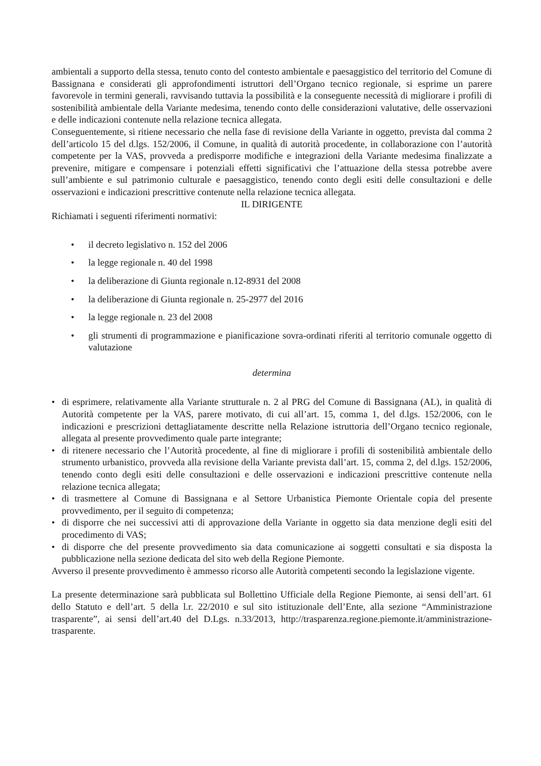ambientali a supporto della stessa, tenuto conto del contesto ambientale e paesaggistico del territorio del Comune di Bassignana e considerati gli approfondimenti istruttori dell’Organo tecnico regionale, si esprime un parere favorevole in termini generali, ravvisando tuttavia la possibilità e la conseguente necessità di migliorare i profili di sostenibilità ambientale della Variante medesima, tenendo conto delle considerazioni valutative, delle osservazioni e delle indicazioni contenute nella relazione tecnica allegata.
Conseguentemente, si ritiene necessario che nella fase di revisione della Variante in oggetto, prevista dal comma 2 dell’articolo 15 del d.lgs. 152/2006, il Comune, in qualità di autorità procedente, in collaborazione con l’autorità competente per la VAS, provveda a predisporre modifiche e integrazioni della Variante medesima finalizzate a prevenire, mitigare e compensare i potenziali effetti significativi che l’attuazione della stessa potrebbe avere sull’ambiente e sul patrimonio culturale e paesaggistico, tenendo conto degli esiti delle consultazioni e delle osservazioni e indicazioni prescrittive contenute nella relazione tecnica allegata.
IL DIRIGENTE
Richiamati i seguenti riferimenti normativi:
• il decreto legislativo n. 152 del 2006
• la legge regionale n. 40 del 1998
• la deliberazione di Giunta regionale n.12-8931 del 2008
• la deliberazione di Giunta regionale n. 25-2977 del 2016
• la legge regionale n. 23 del 2008
• gli strumenti di programmazione e pianificazione sovra-ordinati riferiti al territorio comunale oggetto di valutazione
determina
• di esprimere, relativamente alla Variante strutturale n. 2 al PRG del Comune di Bassignana (AL), in qualità di Autorità competente per la VAS, parere motivato, di cui all’art. 15, comma 1, del d.lgs. 152/2006, con le indicazioni e prescrizioni dettagliatamente descritte nella Relazione istruttoria dell’Organo tecnico regionale, allegata al presente provvedimento quale parte integrante;
• di ritenere necessario che l’Autorità procedente, al fine di migliorare i profili di sostenibilità ambientale dello strumento urbanistico, provveda alla revisione della Variante prevista dall’art. 15, comma 2, del d.lgs. 152/2006, tenendo conto degli esiti delle consultazioni e delle osservazioni e indicazioni prescrittive contenute nella relazione tecnica allegata;
• di trasmettere al Comune di Bassignana e al Settore Urbanistica Piemonte Orientale copia del presente provvedimento, per il seguito di competenza;
• di disporre che nei successivi atti di approvazione della Variante in oggetto sia data menzione degli esiti del procedimento di VAS;
• di disporre che del presente provvedimento sia data comunicazione ai soggetti consultati e sia disposta la pubblicazione nella sezione dedicata del sito web della Regione Piemonte.
Avverso il presente provvedimento è ammesso ricorso alle Autorità competenti secondo la legislazione vigente.
La presente determinazione sarà pubblicata sul Bollettino Ufficiale della Regione Piemonte, ai sensi dell’art. 61 dello Statuto e dell’art. 5 della l.r. 22/2010 e sul sito istituzionale dell’Ente, alla sezione “Amministrazione trasparente”, ai sensi dell’art.40 del D.Lgs. n.33/2013, http://trasparenza.regione.piemonte.it/amministrazione-trasparente.